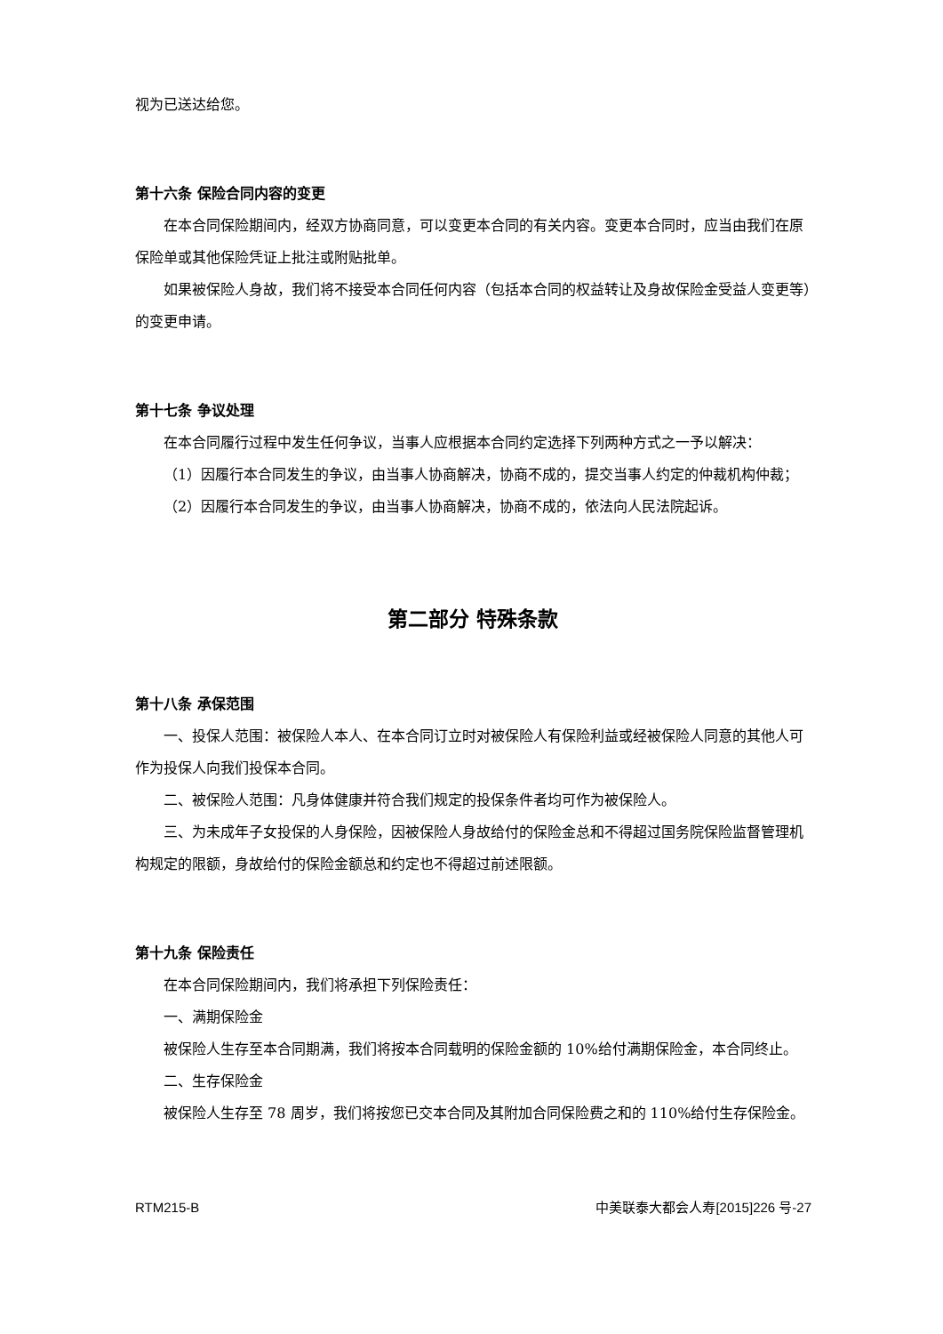视为已送达给您。
第十六条 保险合同内容的变更
在本合同保险期间内，经双方协商同意，可以变更本合同的有关内容。变更本合同时，应当由我们在原保险单或其他保险凭证上批注或附贴批单。
如果被保险人身故，我们将不接受本合同任何内容（包括本合同的权益转让及身故保险金受益人变更等）的变更申请。
第十七条 争议处理
在本合同履行过程中发生任何争议，当事人应根据本合同约定选择下列两种方式之一予以解决：
（1）因履行本合同发生的争议，由当事人协商解决，协商不成的，提交当事人约定的仲裁机构仲裁；
（2）因履行本合同发生的争议，由当事人协商解决，协商不成的，依法向人民法院起诉。
第二部分 特殊条款
第十八条 承保范围
一、投保人范围：被保险人本人、在本合同订立时对被保险人有保险利益或经被保险人同意的其他人可作为投保人向我们投保本合同。
二、被保险人范围：凡身体健康并符合我们规定的投保条件者均可作为被保险人。
三、为未成年子女投保的人身保险，因被保险人身故给付的保险金总和不得超过国务院保险监督管理机构规定的限额，身故给付的保险金额总和约定也不得超过前述限额。
第十九条 保险责任
在本合同保险期间内，我们将承担下列保险责任：
一、满期保险金
被保险人生存至本合同期满，我们将按本合同载明的保险金额的 10%给付满期保险金，本合同终止。
二、生存保险金
被保险人生存至 78 周岁，我们将按您已交本合同及其附加合同保险费之和的 110%给付生存保险金。
RTM215-B 中美联泰大都会人寿[2015]226 号-27